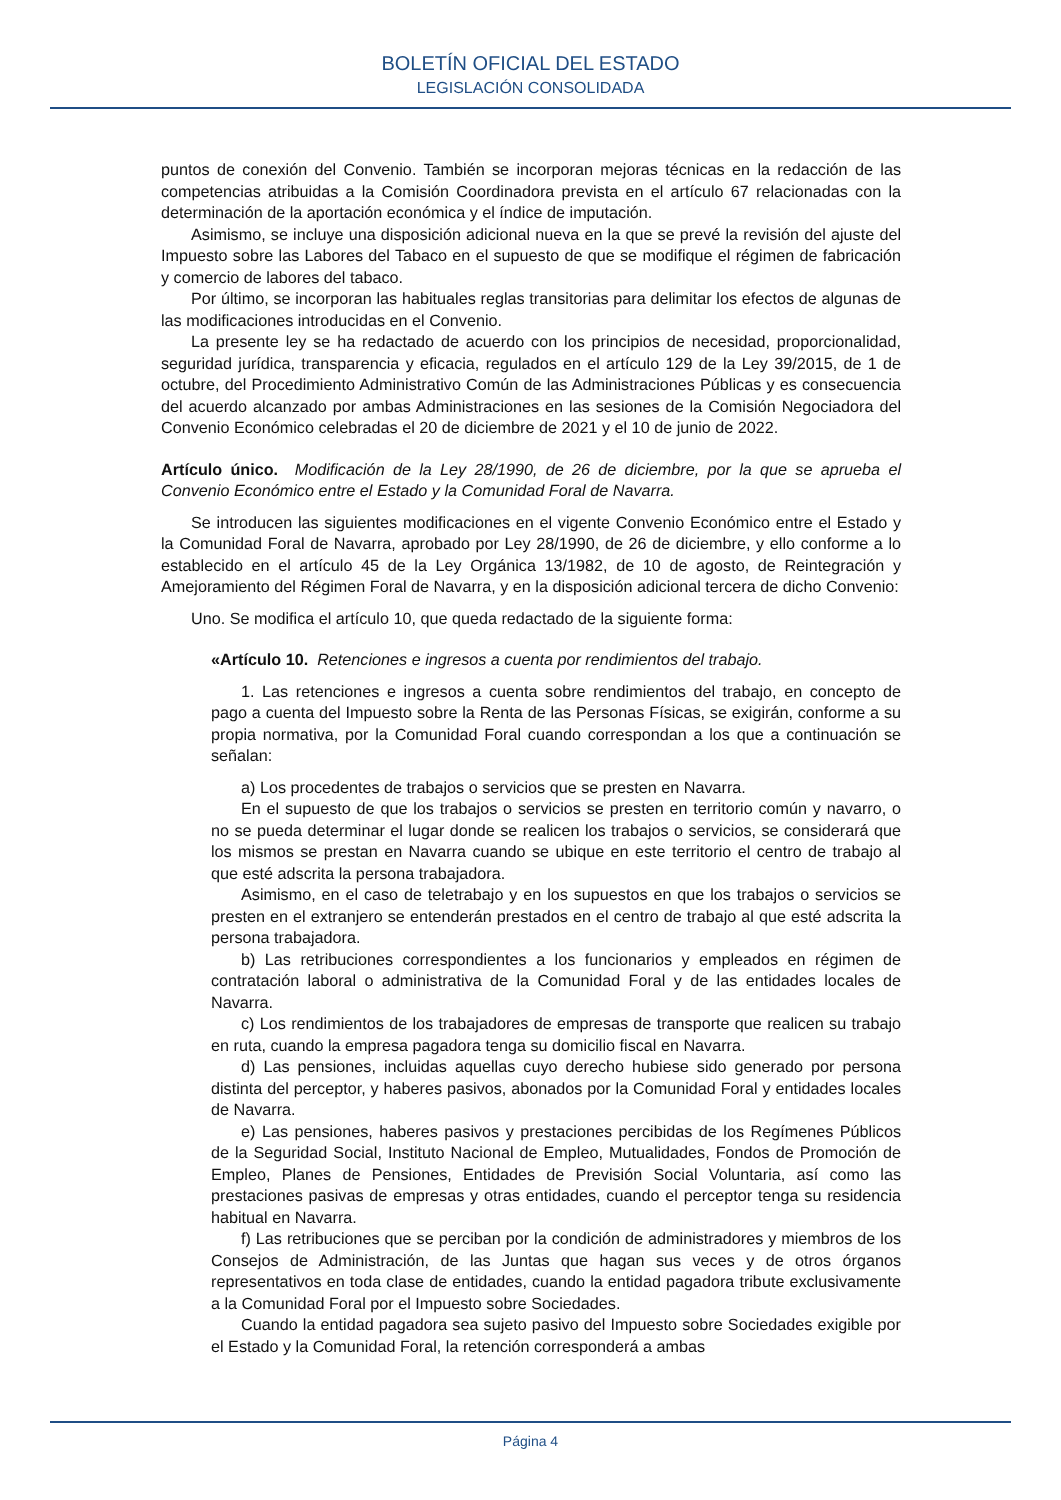BOLETÍN OFICIAL DEL ESTADO
LEGISLACIÓN CONSOLIDADA
puntos de conexión del Convenio. También se incorporan mejoras técnicas en la redacción de las competencias atribuidas a la Comisión Coordinadora prevista en el artículo 67 relacionadas con la determinación de la aportación económica y el índice de imputación.
Asimismo, se incluye una disposición adicional nueva en la que se prevé la revisión del ajuste del Impuesto sobre las Labores del Tabaco en el supuesto de que se modifique el régimen de fabricación y comercio de labores del tabaco.
Por último, se incorporan las habituales reglas transitorias para delimitar los efectos de algunas de las modificaciones introducidas en el Convenio.
La presente ley se ha redactado de acuerdo con los principios de necesidad, proporcionalidad, seguridad jurídica, transparencia y eficacia, regulados en el artículo 129 de la Ley 39/2015, de 1 de octubre, del Procedimiento Administrativo Común de las Administraciones Públicas y es consecuencia del acuerdo alcanzado por ambas Administraciones en las sesiones de la Comisión Negociadora del Convenio Económico celebradas el 20 de diciembre de 2021 y el 10 de junio de 2022.
Artículo único. Modificación de la Ley 28/1990, de 26 de diciembre, por la que se aprueba el Convenio Económico entre el Estado y la Comunidad Foral de Navarra.
Se introducen las siguientes modificaciones en el vigente Convenio Económico entre el Estado y la Comunidad Foral de Navarra, aprobado por Ley 28/1990, de 26 de diciembre, y ello conforme a lo establecido en el artículo 45 de la Ley Orgánica 13/1982, de 10 de agosto, de Reintegración y Amejoramiento del Régimen Foral de Navarra, y en la disposición adicional tercera de dicho Convenio:
Uno. Se modifica el artículo 10, que queda redactado de la siguiente forma:
«Artículo 10. Retenciones e ingresos a cuenta por rendimientos del trabajo.
1. Las retenciones e ingresos a cuenta sobre rendimientos del trabajo, en concepto de pago a cuenta del Impuesto sobre la Renta de las Personas Físicas, se exigirán, conforme a su propia normativa, por la Comunidad Foral cuando correspondan a los que a continuación se señalan:
a) Los procedentes de trabajos o servicios que se presten en Navarra.
En el supuesto de que los trabajos o servicios se presten en territorio común y navarro, o no se pueda determinar el lugar donde se realicen los trabajos o servicios, se considerará que los mismos se prestan en Navarra cuando se ubique en este territorio el centro de trabajo al que esté adscrita la persona trabajadora.
Asimismo, en el caso de teletrabajo y en los supuestos en que los trabajos o servicios se presten en el extranjero se entenderán prestados en el centro de trabajo al que esté adscrita la persona trabajadora.
b) Las retribuciones correspondientes a los funcionarios y empleados en régimen de contratación laboral o administrativa de la Comunidad Foral y de las entidades locales de Navarra.
c) Los rendimientos de los trabajadores de empresas de transporte que realicen su trabajo en ruta, cuando la empresa pagadora tenga su domicilio fiscal en Navarra.
d) Las pensiones, incluidas aquellas cuyo derecho hubiese sido generado por persona distinta del perceptor, y haberes pasivos, abonados por la Comunidad Foral y entidades locales de Navarra.
e) Las pensiones, haberes pasivos y prestaciones percibidas de los Regímenes Públicos de la Seguridad Social, Instituto Nacional de Empleo, Mutualidades, Fondos de Promoción de Empleo, Planes de Pensiones, Entidades de Previsión Social Voluntaria, así como las prestaciones pasivas de empresas y otras entidades, cuando el perceptor tenga su residencia habitual en Navarra.
f) Las retribuciones que se perciban por la condición de administradores y miembros de los Consejos de Administración, de las Juntas que hagan sus veces y de otros órganos representativos en toda clase de entidades, cuando la entidad pagadora tribute exclusivamente a la Comunidad Foral por el Impuesto sobre Sociedades.
Cuando la entidad pagadora sea sujeto pasivo del Impuesto sobre Sociedades exigible por el Estado y la Comunidad Foral, la retención corresponderá a ambas
Página 4